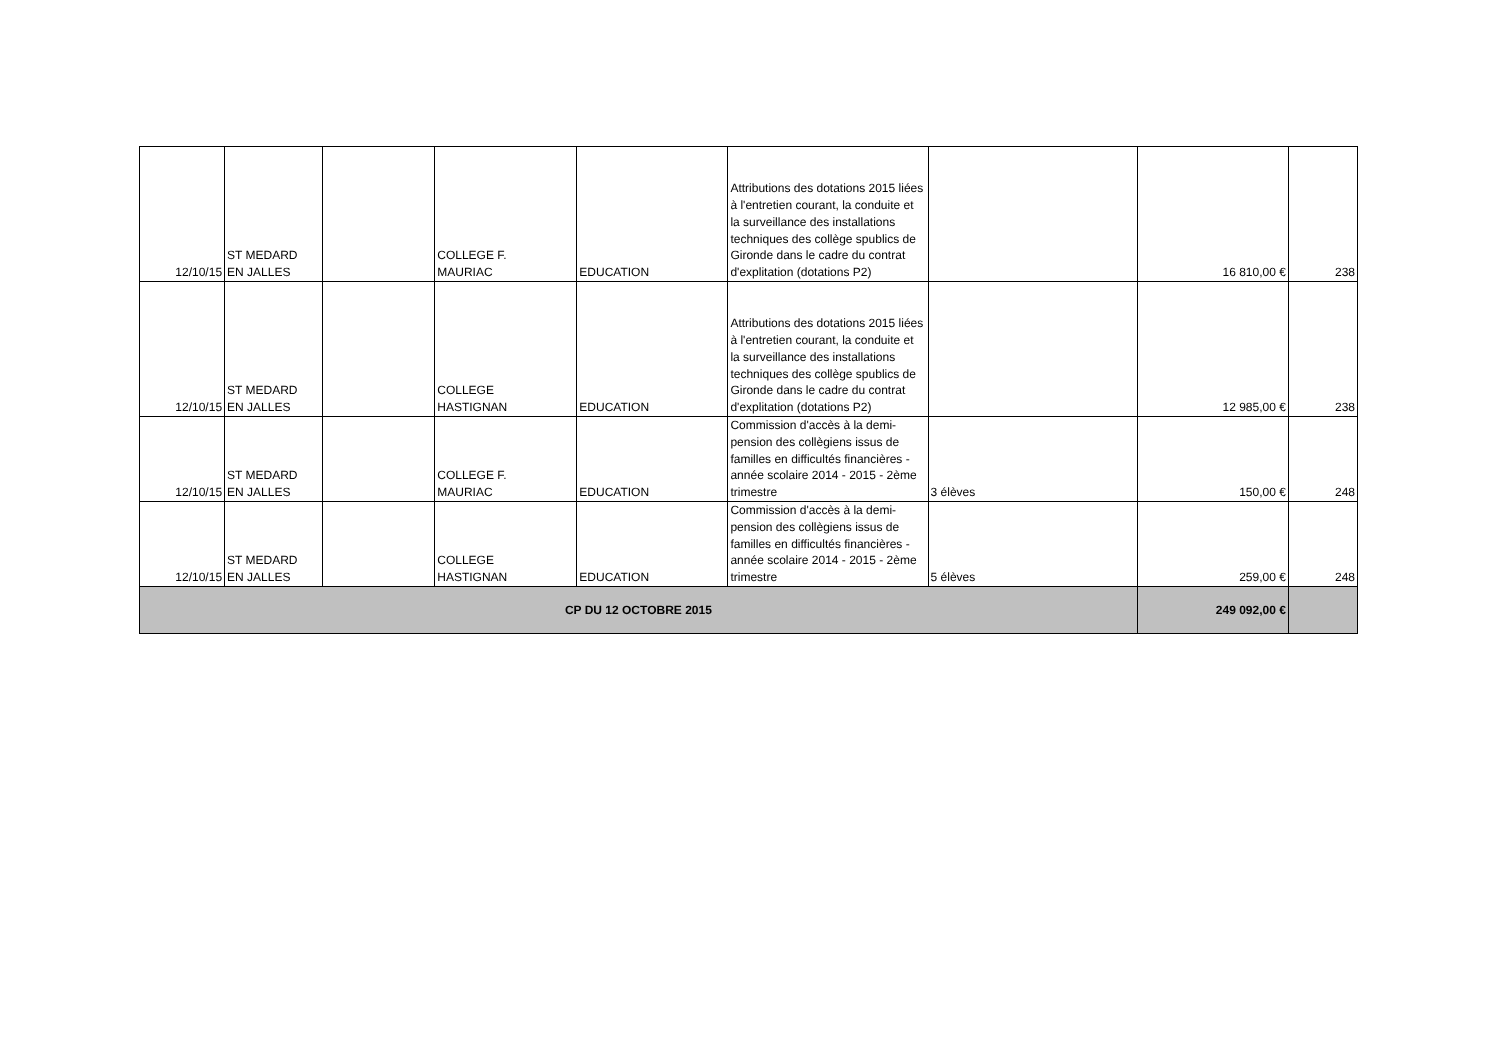| 12/10/15 | ST MEDARD EN JALLES | | COLLEGE F. MAURIAC | EDUCATION | Attributions des dotations 2015 liées à l'entretien courant, la conduite et la surveillance des installations techniques des collège spublics de Gironde dans le cadre du contrat d'explitation (dotations P2) | | 16 810,00 € | 238 |
| 12/10/15 | ST MEDARD EN JALLES | | COLLEGE HASTIGNAN | EDUCATION | Attributions des dotations 2015 liées à l'entretien courant, la conduite et la surveillance des installations techniques des collège spublics de Gironde dans le cadre du contrat d'explitation (dotations P2) | | 12 985,00 € | 238 |
| 12/10/15 | ST MEDARD EN JALLES | | COLLEGE F. MAURIAC | EDUCATION | Commission d'accès à la demi-pension des collègiens issus de familles en difficultés financières - année scolaire 2014 - 2015 - 2ème trimestre | 3 élèves | 150,00 € | 248 |
| 12/10/15 | ST MEDARD EN JALLES | | COLLEGE HASTIGNAN | EDUCATION | Commission d'accès à la demi-pension des collègiens issus de familles en difficultés financières - année scolaire 2014 - 2015 - 2ème trimestre | 5 élèves | 259,00 € | 248 |
| CP DU 12 OCTOBRE 2015 | | | | | | | 249 092,00 € | |